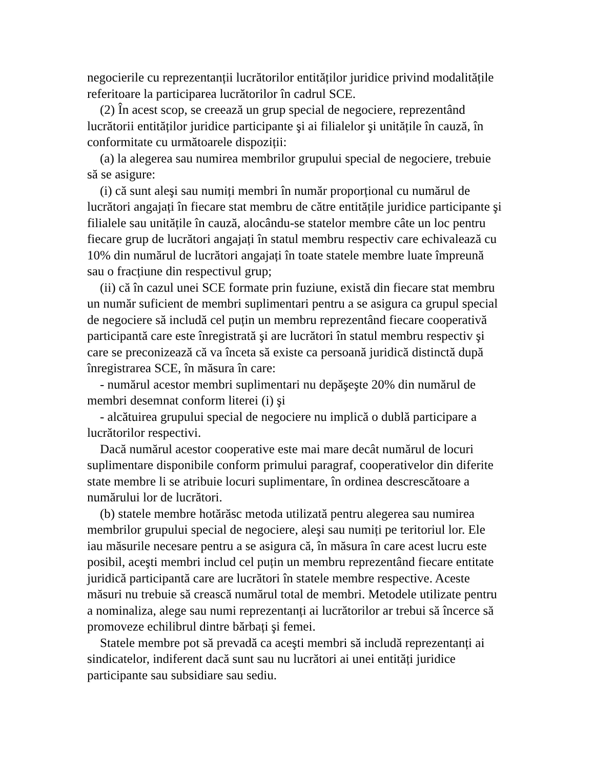negocierile cu reprezentanții lucrătorilor entităților juridice privind modalitățile referitoare la participarea lucrătorilor în cadrul SCE.
(2) În acest scop, se creează un grup special de negociere, reprezentând lucrătorii entităților juridice participante şi ai filialelor şi unitățile în cauză, în conformitate cu următoarele dispoziții:
(a) la alegerea sau numirea membrilor grupului special de negociere, trebuie să se asigure:
(i) că sunt aleşi sau numiți membri în număr proporțional cu numărul de lucrători angajați în fiecare stat membru de către entitățile juridice participante şi filialele sau unitățile în cauză, alocându-se statelor membre câte un loc pentru fiecare grup de lucrători angajați în statul membru respectiv care echivalează cu 10% din numărul de lucrători angajați în toate statele membre luate împreună sau o fracțiune din respectivul grup;
(ii) că în cazul unei SCE formate prin fuziune, există din fiecare stat membru un număr suficient de membri suplimentari pentru a se asigura ca grupul special de negociere să includă cel puțin un membru reprezentând fiecare cooperativă participantă care este înregistrată şi are lucrători în statul membru respectiv şi care se preconizează că va înceta să existe ca persoană juridică distinctă după înregistrarea SCE, în măsura în care:
- numărul acestor membri suplimentari nu depăşeşte 20% din numărul de membri desemnat conform literei (i) şi
- alcătuirea grupului special de negociere nu implică o dublă participare a lucrătorilor respectivi.
Dacă numărul acestor cooperative este mai mare decât numărul de locuri suplimentare disponibile conform primului paragraf, cooperativelor din diferite state membre li se atribuie locuri suplimentare, în ordinea descrescătoare a numărului lor de lucrători.
(b) statele membre hotărăsc metoda utilizată pentru alegerea sau numirea membrilor grupului special de negociere, aleşi sau numiți pe teritoriul lor. Ele iau măsurile necesare pentru a se asigura că, în măsura în care acest lucru este posibil, aceşti membri includ cel puțin un membru reprezentând fiecare entitate juridică participantă care are lucrători în statele membre respective. Aceste măsuri nu trebuie să crească numărul total de membri. Metodele utilizate pentru a nominaliza, alege sau numi reprezentanți ai lucrătorilor ar trebui să încerce să promoveze echilibrul dintre bărbați şi femei.
Statele membre pot să prevadă ca aceşti membri să includă reprezentanți ai sindicatelor, indiferent dacă sunt sau nu lucrători ai unei entități juridice participante sau subsidiare sau sediu.